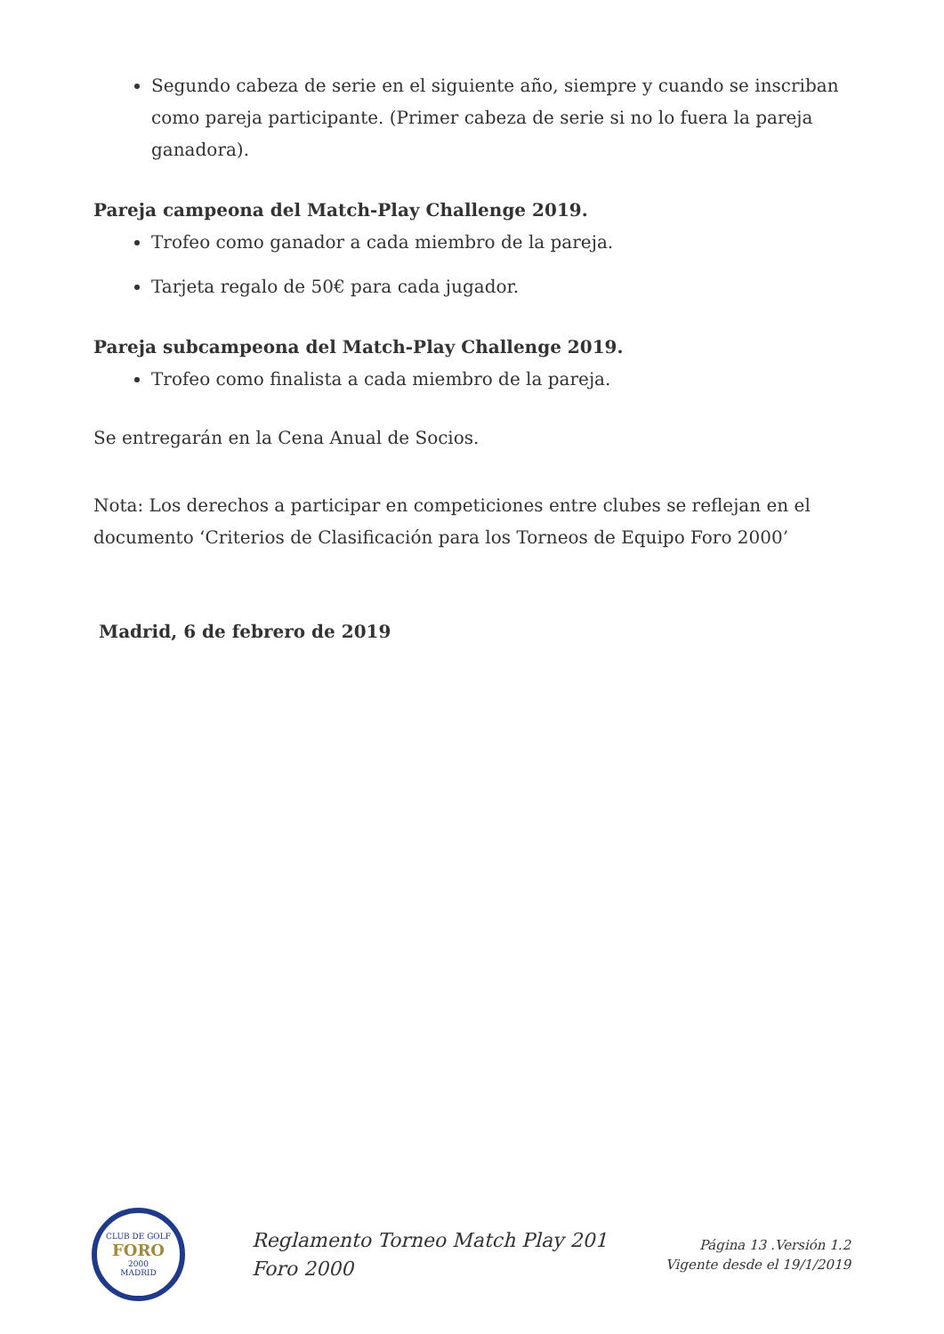Segundo cabeza de serie en el siguiente año, siempre y cuando se inscriban como pareja participante. (Primer cabeza de serie si no lo fuera la pareja ganadora).
Pareja campeona del Match-Play Challenge 2019.
Trofeo como ganador a cada miembro de la pareja.
Tarjeta regalo de 50€ para cada jugador.
Pareja subcampeona del Match-Play Challenge 2019.
Trofeo como finalista a cada miembro de la pareja.
Se entregarán en la Cena Anual de Socios.
Nota: Los derechos a participar en competiciones entre clubes se reflejan en el documento ‘Criterios de Clasificación para los Torneos de Equipo Foro 2000’
Madrid, 6 de febrero de 2019
CLUB DE GOLF
FORO
2000
MADRID
Reglamento Torneo Match Play 201
Foro 2000
Página 13 .Versión 1.2
Vigente desde el 19/1/2019